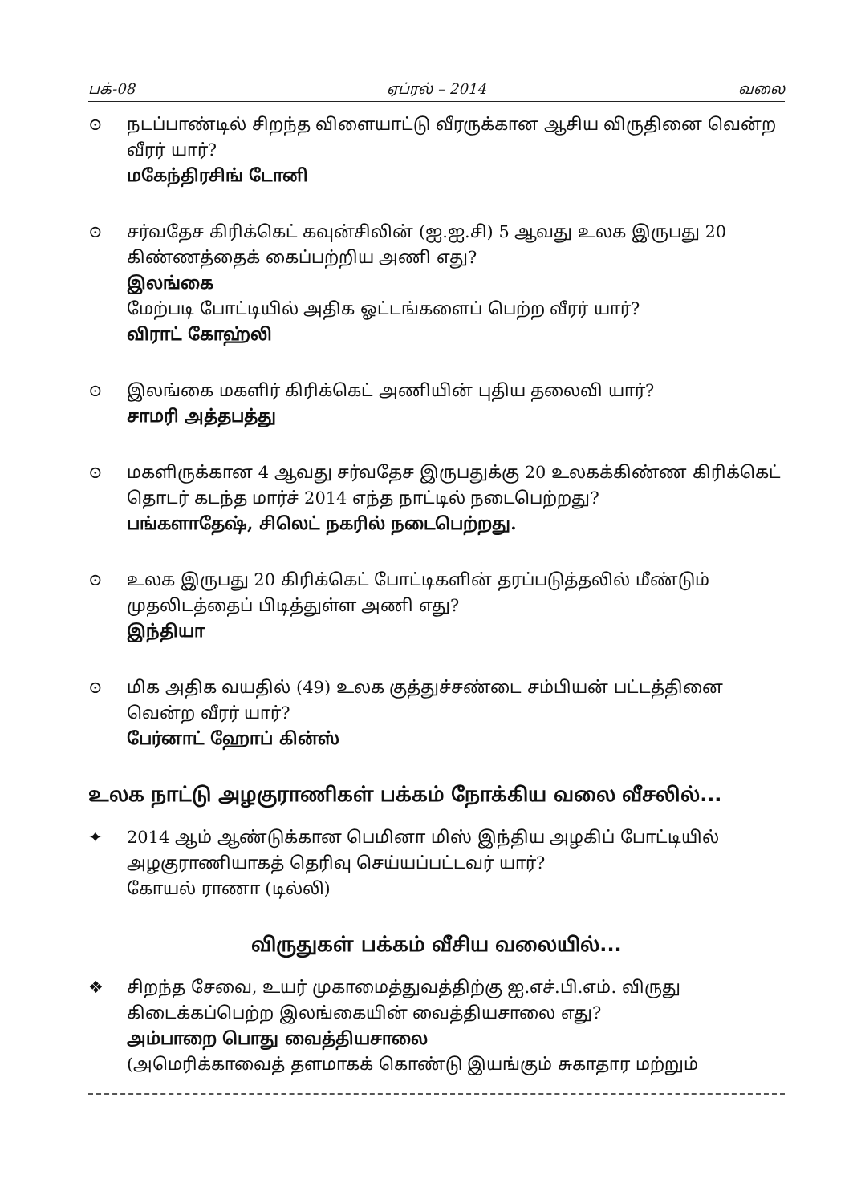பக்-08 ஏப்ரல் – 2014 வலை
⊙ நடப்பாண்டில் சிறந்த விளையாட்டு வீரருக்கான ஆசிய விருதினை வென்ற வீரர் யார்?
மகேந்திரசிங் டோனி
⊙ சர்வதேச கிரிக்கெட் கவுன்சிலின் (ஐ.ஐ.சி) 5 ஆவது உலக இருபது 20 கிண்ணத்தைக் கைப்பற்றிய அணி எது?
இலங்கை
மேற்படி போட்டியில் அதிக ஓட்டங்களைப் பெற்ற வீரர் யார்?
விராட் கோஹ்லி
⊙ இலங்கை மகளிர் கிரிக்கெட் அணியின் புதிய தலைவி யார்?
சாமரி அத்தபத்து
⊙ மகளிருக்கான 4 ஆவது சர்வதேச இருபதுக்கு 20 உலகக்கிண்ண கிரிக்கெட் தொடர் கடந்த மார்ச் 2014 எந்த நாட்டில் நடைபெற்றது?
பங்களாதேஷ், சிலெட் நகரில் நடைபெற்றது.
⊙ உலக இருபது 20 கிரிக்கெட் போட்டிகளின் தரப்படுத்தலில் மீண்டும் முதலிடத்தைப் பிடித்துள்ள அணி எது?
இந்தியா
⊙ மிக அதிக வயதில் (49) உலக குத்துச்சண்டை சம்பியன் பட்டத்தினை வென்ற வீரர் யார்?
பேர்னாட் ஹோப் கின்ஸ்
உலக நாட்டு அழகுராணிகள் பக்கம் நோக்கிய வலை வீசலில்...
✦ 2014 ஆம் ஆண்டுக்கான பெமினா மிஸ் இந்திய அழகிப் போட்டியில் அழகுராணியாகத் தெரிவு செய்யப்பட்டவர் யார்?
கோயல் ராணா (டில்லி)
விருதுகள் பக்கம் வீசிய வலையில்...
❖ சிறந்த சேவை, உயர் முகாமைத்துவத்திற்கு ஐ.எச்.பி.எம். விருது கிடைக்கப்பெற்ற இலங்கையின் வைத்தியசாலை எது?
அம்பாறை பொது வைத்தியசாலை
(அமெரிக்காவைத் தளமாகக் கொண்டு இயங்கும் சுகாதார மற்றும்